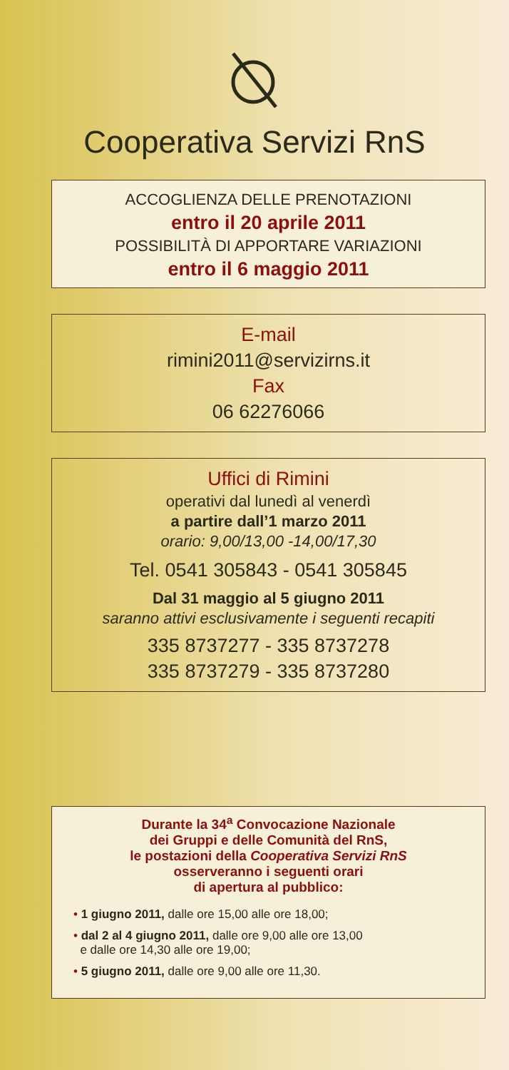Cooperativa Servizi RnS
ACCOGLIENZA DELLE PRENOTAZIONI
entro il 20 aprile 2011
POSSIBILITÀ DI APPORTARE VARIAZIONI
entro il 6 maggio 2011
E-mail
rimini2011@servizirns.it
Fax
06 62276066
Uffici di Rimini
operativi dal lunedì al venerdì
a partire dall’1 marzo 2011
orario: 9,00/13,00 -14,00/17,30
Tel. 0541 305843 - 0541 305845
Dal 31 maggio al 5 giugno 2011
saranno attivi esclusivamente i seguenti recapiti
335 8737277 - 335 8737278
335 8737279 - 335 8737280
Durante la 34<sup>a</sup> Convocazione Nazionale
dei Gruppi e delle Comunità del RnS,
le postazioni della Cooperativa Servizi RnS
osserveranno i seguenti orari
di apertura al pubblico:
• 1 giugno 2011, dalle ore 15,00 alle ore 18,00;
• dal 2 al 4 giugno 2011, dalle ore 9,00 alle ore 13,00
e dalle ore 14,30 alle ore 19,00;
• 5 giugno 2011, dalle ore 9,00 alle ore 11,30.